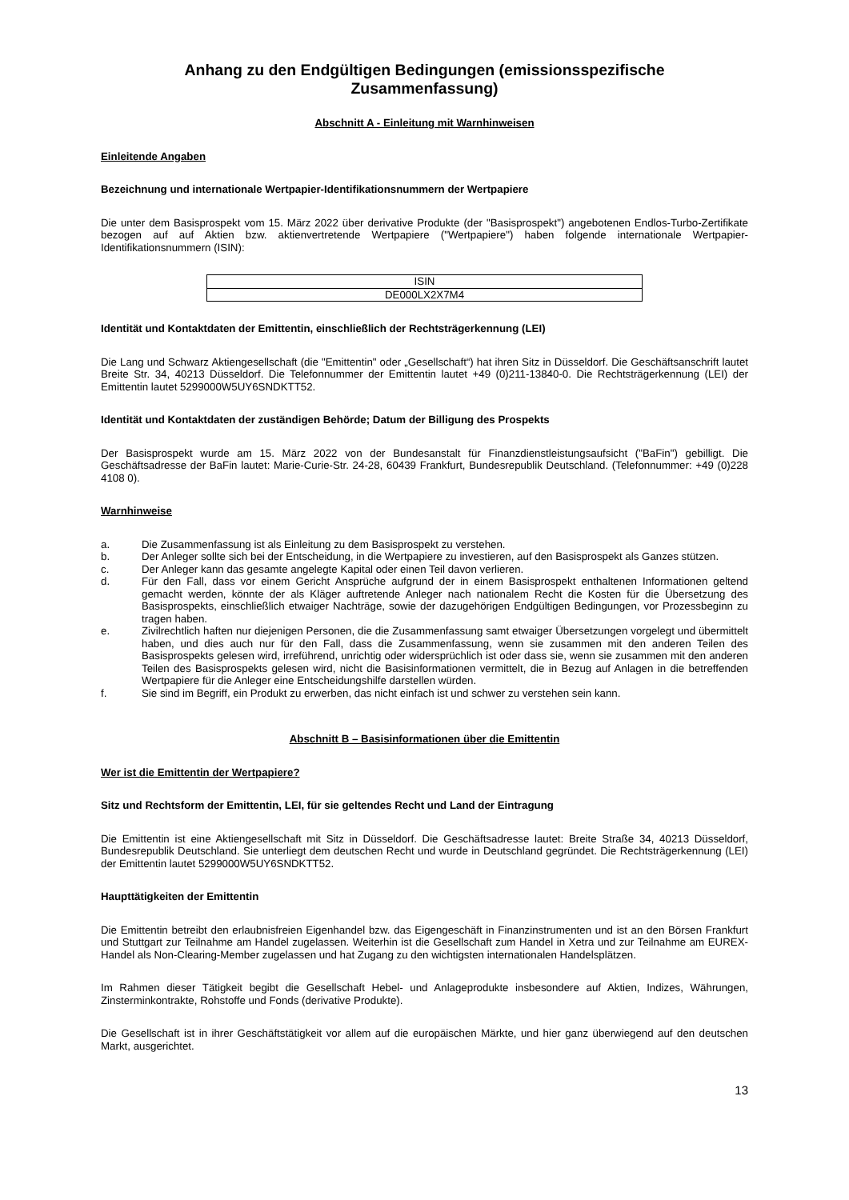Anhang zu den Endgültigen Bedingungen (emissionsspezifische Zusammenfassung)
Abschnitt A - Einleitung mit Warnhinweisen
Einleitende Angaben
Bezeichnung und internationale Wertpapier-Identifikationsnummern der Wertpapiere
Die unter dem Basisprospekt vom 15. März 2022 über derivative Produkte (der "Basisprospekt") angebotenen Endlos-Turbo-Zertifikate bezogen auf auf Aktien bzw. aktienvertretende Wertpapiere ("Wertpapiere") haben folgende internationale Wertpapier-Identifikationsnummern (ISIN):
| ISIN |
| --- |
| DE000LX2X7M4 |
Identität und Kontaktdaten der Emittentin, einschließlich der Rechtsträgerkennung (LEI)
Die Lang und Schwarz Aktiengesellschaft (die "Emittentin" oder „Gesellschaft“) hat ihren Sitz in Düsseldorf. Die Geschäftsanschrift lautet Breite Str. 34, 40213 Düsseldorf. Die Telefonnummer der Emittentin lautet +49 (0)211-13840-0. Die Rechtsträgerkennung (LEI) der Emittentin lautet 5299000W5UY6SNDKTT52.
Identität und Kontaktdaten der zuständigen Behörde; Datum der Billigung des Prospekts
Der Basisprospekt wurde am 15. März 2022 von der Bundesanstalt für Finanzdienstleistungsaufsicht ("BaFin") gebilligt. Die Geschäftsadresse der BaFin lautet: Marie-Curie-Str. 24-28, 60439 Frankfurt, Bundesrepublik Deutschland. (Telefonnummer: +49 (0)228 4108 0).
Warnhinweise
a. Die Zusammenfassung ist als Einleitung zu dem Basisprospekt zu verstehen.
b. Der Anleger sollte sich bei der Entscheidung, in die Wertpapiere zu investieren, auf den Basisprospekt als Ganzes stützen.
c. Der Anleger kann das gesamte angelegte Kapital oder einen Teil davon verlieren.
d. Für den Fall, dass vor einem Gericht Ansprüche aufgrund der in einem Basisprospekt enthaltenen Informationen geltend gemacht werden, könnte der als Kläger auftretende Anleger nach nationalem Recht die Kosten für die Übersetzung des Basisprospekts, einschließlich etwaiger Nachträge, sowie der dazugehörigen Endgültigen Bedingungen, vor Prozessbeginn zu tragen haben.
e. Zivilrechtlich haften nur diejenigen Personen, die die Zusammenfassung samt etwaiger Übersetzungen vorgelegt und übermittelt haben, und dies auch nur für den Fall, dass die Zusammenfassung, wenn sie zusammen mit den anderen Teilen des Basisprospekts gelesen wird, irreführend, unrichtig oder widersprüchlich ist oder dass sie, wenn sie zusammen mit den anderen Teilen des Basisprospekts gelesen wird, nicht die Basisinformationen vermittelt, die in Bezug auf Anlagen in die betreffenden Wertpapiere für die Anleger eine Entscheidungshilfe darstellen würden.
f. Sie sind im Begriff, ein Produkt zu erwerben, das nicht einfach ist und schwer zu verstehen sein kann.
Abschnitt B – Basisinformationen über die Emittentin
Wer ist die Emittentin der Wertpapiere?
Sitz und Rechtsform der Emittentin, LEI, für sie geltendes Recht und Land der Eintragung
Die Emittentin ist eine Aktiengesellschaft mit Sitz in Düsseldorf. Die Geschäftsadresse lautet: Breite Straße 34, 40213 Düsseldorf, Bundesrepublik Deutschland. Sie unterliegt dem deutschen Recht und wurde in Deutschland gegründet. Die Rechtsträgerkennung (LEI) der Emittentin lautet 5299000W5UY6SNDKTT52.
Haupttätigkeiten der Emittentin
Die Emittentin betreibt den erlaubnisfreien Eigenhandel bzw. das Eigengeschäft in Finanzinstrumenten und ist an den Börsen Frankfurt und Stuttgart zur Teilnahme am Handel zugelassen. Weiterhin ist die Gesellschaft zum Handel in Xetra und zur Teilnahme am EUREX-Handel als Non-Clearing-Member zugelassen und hat Zugang zu den wichtigsten internationalen Handelsplätzen.
Im Rahmen dieser Tätigkeit begibt die Gesellschaft Hebel- und Anlageprodukte insbesondere auf Aktien, Indizes, Währungen, Zinsterminkontrakte, Rohstoffe und Fonds (derivative Produkte).
Die Gesellschaft ist in ihrer Geschäftstätigkeit vor allem auf die europäischen Märkte, und hier ganz überwiegend auf den deutschen Markt, ausgerichtet.
13